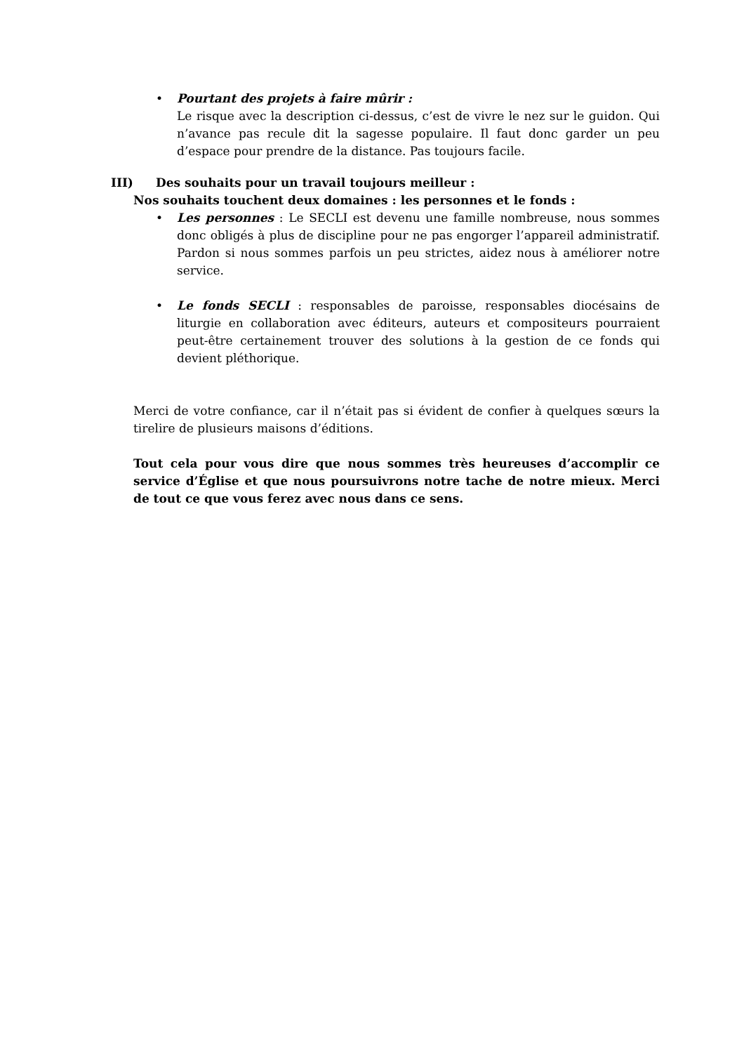• Pourtant des projets à faire mûrir :
Le risque avec la description ci-dessus, c’est de vivre le nez sur le guidon. Qui n’avance pas recule dit la sagesse populaire. Il faut donc garder un peu d’espace pour prendre de la distance. Pas toujours facile.
III) Des souhaits pour un travail toujours meilleur :
Nos souhaits touchent deux domaines : les personnes et le fonds :
• Les personnes : Le SECLI est devenu une famille nombreuse, nous sommes donc obligés à plus de discipline pour ne pas engorger l’appareil administratif. Pardon si nous sommes parfois un peu strictes, aidez nous à améliorer notre service.
• Le fonds SECLI : responsables de paroisse, responsables diocésains de liturgie en collaboration avec éditeurs, auteurs et compositeurs pourraient peut-être certainement trouver des solutions à la gestion de ce fonds qui devient pléthorique.
Merci de votre confiance, car il n’était pas si évident de confier à quelques sœurs la tirelire de plusieurs maisons d’éditions.
Tout cela pour vous dire que nous sommes très heureuses d’accomplir ce service d’Église et que nous poursuivrons notre tache de notre mieux. Merci de tout ce que vous ferez avec nous dans ce sens.